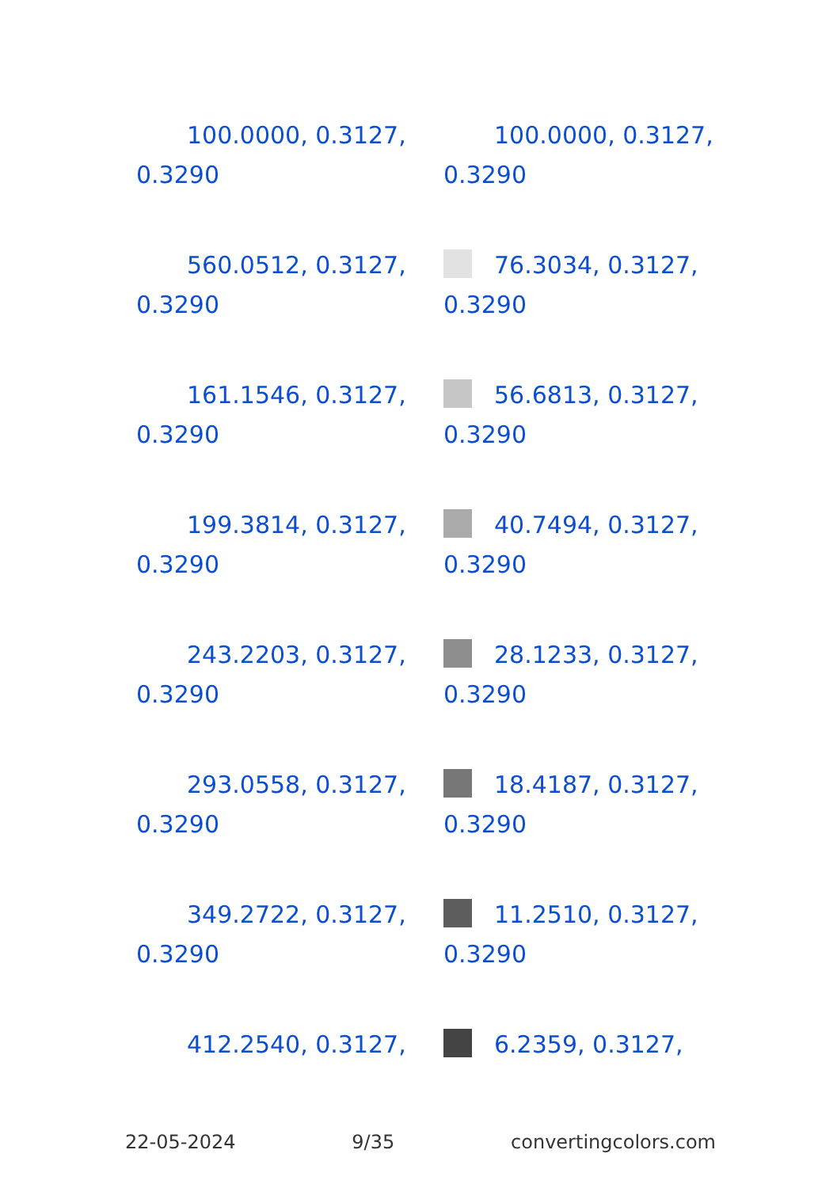100.0000, 0.3127, 0.3290
100.0000, 0.3127, 0.3290
560.0512, 0.3127, 0.3290
76.3034, 0.3127, 0.3290
161.1546, 0.3127, 0.3290
56.6813, 0.3127, 0.3290
199.3814, 0.3127, 0.3290
40.7494, 0.3127, 0.3290
243.2203, 0.3127, 0.3290
28.1233, 0.3127, 0.3290
293.0558, 0.3127, 0.3290
18.4187, 0.3127, 0.3290
349.2722, 0.3127, 0.3290
11.2510, 0.3127, 0.3290
412.2540, 0.3127,
6.2359, 0.3127,
22-05-2024 9/35 convertingcolors.com